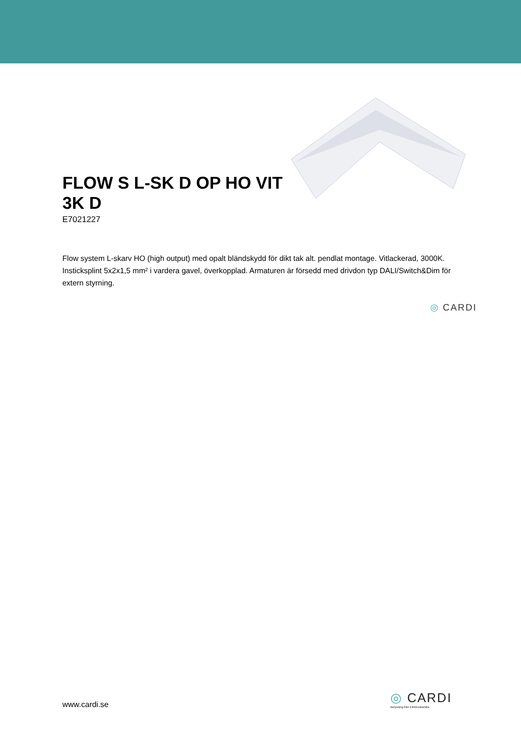FLOW S L-SK D OP HO VIT 3K D
E7021227
Flow system L-skarv HO (high output) med opalt bländskydd för dikt tak alt. pendlat montage. Vitlackerad, 3000K. Insticksplint 5x2x1,5 mm² i vardera gavel, överkopplad. Armaturen är försedd med drivdon typ DALI/Switch&Dim för extern styrning.
◎ CARDI
www.cardi.se
◎ CARDI
Belysning från Elektroskandia